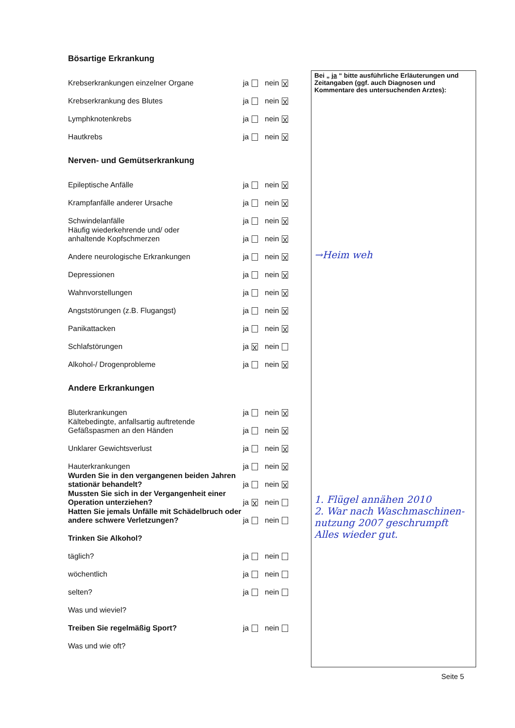Bösartige Erkrankung
Krebserkrankungen einzelner Organe ja nein X
Krebserkrankung des Blutes ja nein X
Lymphknotenkrebs ja nein X
Hautkrebs ja nein X
Nerven- und Gemütserkrankung
Epileptische Anfälle ja nein X
Krampfanfälle anderer Ursache ja nein X
Schwindelanfälle ja nein X
Häufig wiederkehrende und/ oder
anhaltende Kopfschmerzen ja nein X
Andere neurologische Erkrankungen ja nein X
Depressionen ja nein X
Wahnvorstellungen ja nein X
Angststörungen (z.B. Flugangst) ja nein X
Panikattacken ja nein X
Schlafstörungen ja X nein
Alkohol-/ Drogenprobleme ja nein X
Andere Erkrankungen
Bluterkrankungen ja nein X
Kältebedingte, anfallsartig auftretende
Gefäßspasmen an den Händen ja nein X
Unklarer Gewichtsverlust ja nein X
Hauterkrankungen ja nein X
Wurden Sie in den vergangenen beiden Jahren stationär behandelt? ja nein X
Mussten Sie sich in der Vergangenheit einer Operation unterziehen? ja X nein
Hatten Sie jemals Unfälle mit Schädelbruch oder andere schwere Verletzungen? ja nein
Trinken Sie Alkohol?
täglich? ja nein
wöchentlich ja nein
selten? ja nein
Was und wieviel?
Treiben Sie regelmäßig Sport? ja nein
Was und wie oft?
Bei „ ja “ bitte ausführliche Erläuterungen und Zeitangaben (ggf. auch Diagnosen und Kommentare des untersuchenden Arztes):
→Heim weh
1. Flügel annähen 2010
2. War nach Waschmaschinen­nutzung 2007 geschrumpft
Alles wieder gut.
Seite 5